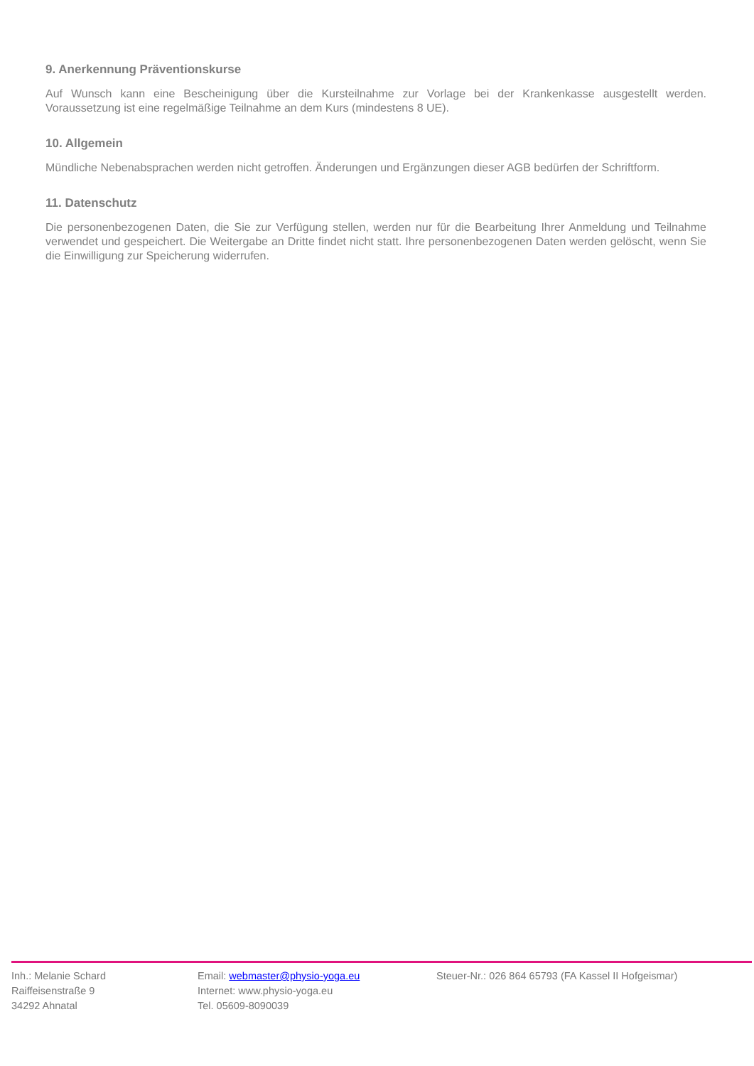9. Anerkennung Präventionskurse
Auf Wunsch kann eine Bescheinigung über die Kursteilnahme zur Vorlage bei der Krankenkasse ausgestellt werden. Voraussetzung ist eine regelmäßige Teilnahme an dem Kurs (mindestens 8 UE).
10. Allgemein
Mündliche Nebenabsprachen werden nicht getroffen. Änderungen und Ergänzungen dieser AGB bedürfen der Schriftform.
11. Datenschutz
Die personenbezogenen Daten, die Sie zur Verfügung stellen, werden nur für die Bearbeitung Ihrer Anmeldung und Teilnahme verwendet und gespeichert. Die Weitergabe an Dritte findet nicht statt. Ihre personenbezogenen Daten werden gelöscht, wenn Sie die Einwilligung zur Speicherung widerrufen.
Inh.: Melanie Schard
Raiffeisenstraße 9
34292 Ahnatal
Email: webmaster@physio-yoga.eu
Internet: www.physio-yoga.eu
Tel. 05609-8090039
Steuer-Nr.: 026 864 65793 (FA Kassel II Hofgeismar)